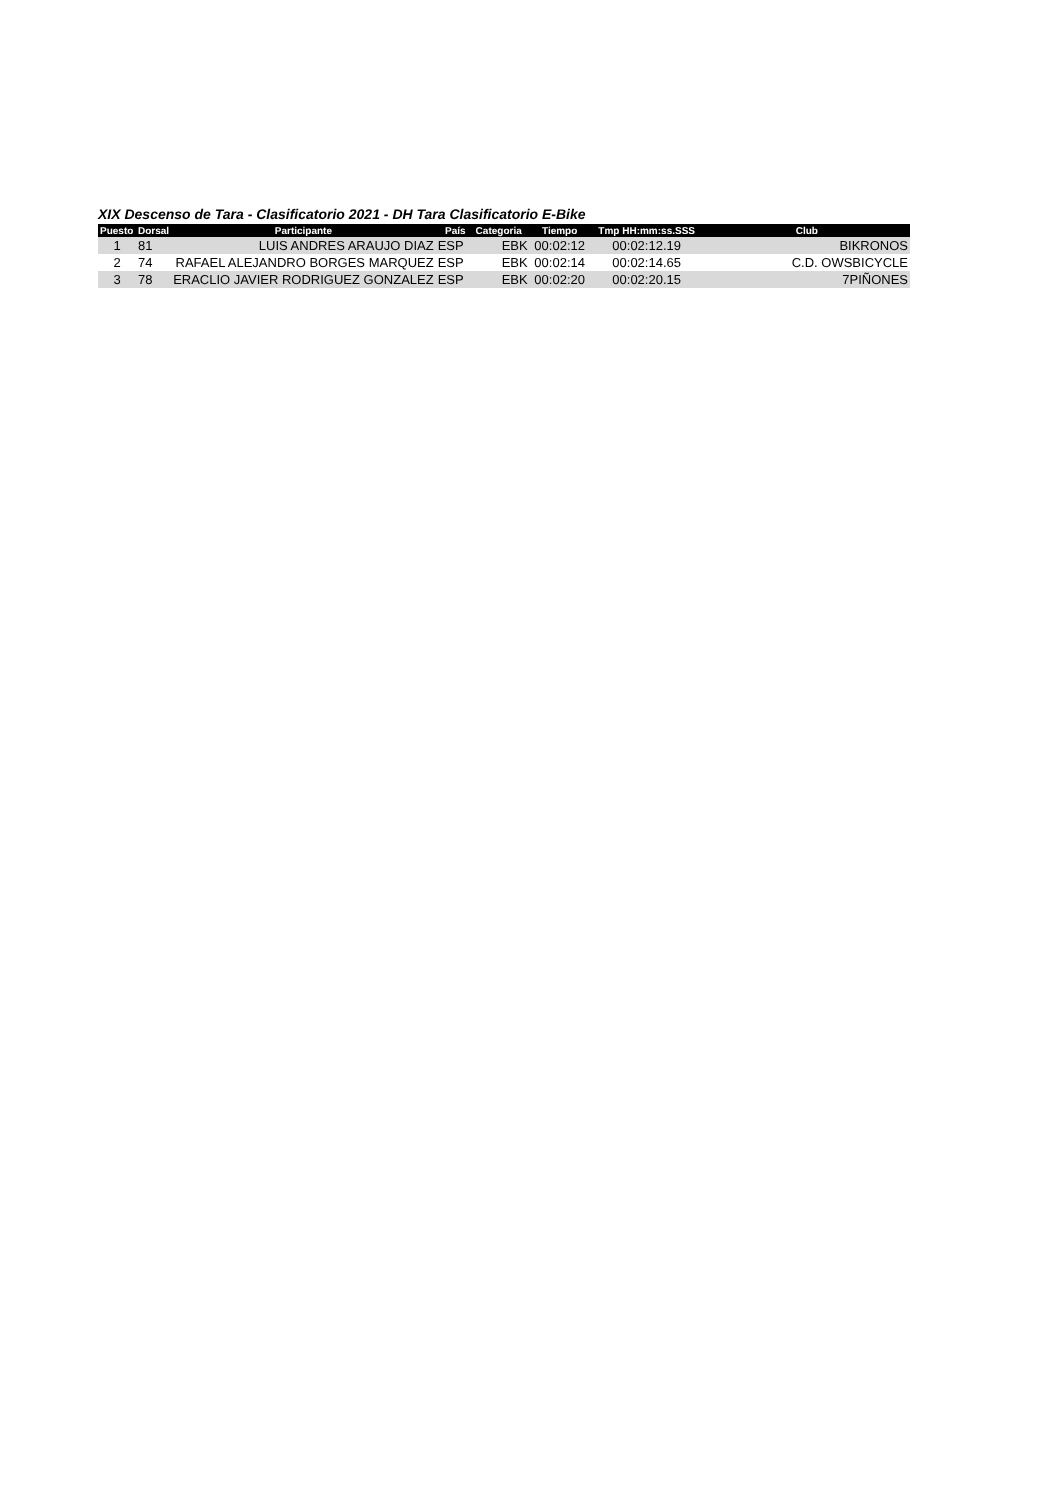XIX Descenso de Tara - Clasificatorio 2021 - DH Tara Clasificatorio E-Bike
| Puesto | Dorsal | Participante | País | Categoria | Tiempo | Tmp HH:mm:ss.SSS | Club |
| --- | --- | --- | --- | --- | --- | --- | --- |
| 1 | 81 | LUIS ANDRES ARAUJO DIAZ | ESP | EBK | 00:02:12 | 00:02:12.19 | BIKRONOS |
| 2 | 74 | RAFAEL ALEJANDRO BORGES MARQUEZ | ESP | EBK | 00:02:14 | 00:02:14.65 | C.D. OWSBICYCLE |
| 3 | 78 | ERACLIO JAVIER RODRIGUEZ GONZALEZ | ESP | EBK | 00:02:20 | 00:02:20.15 | 7PIÑONES |